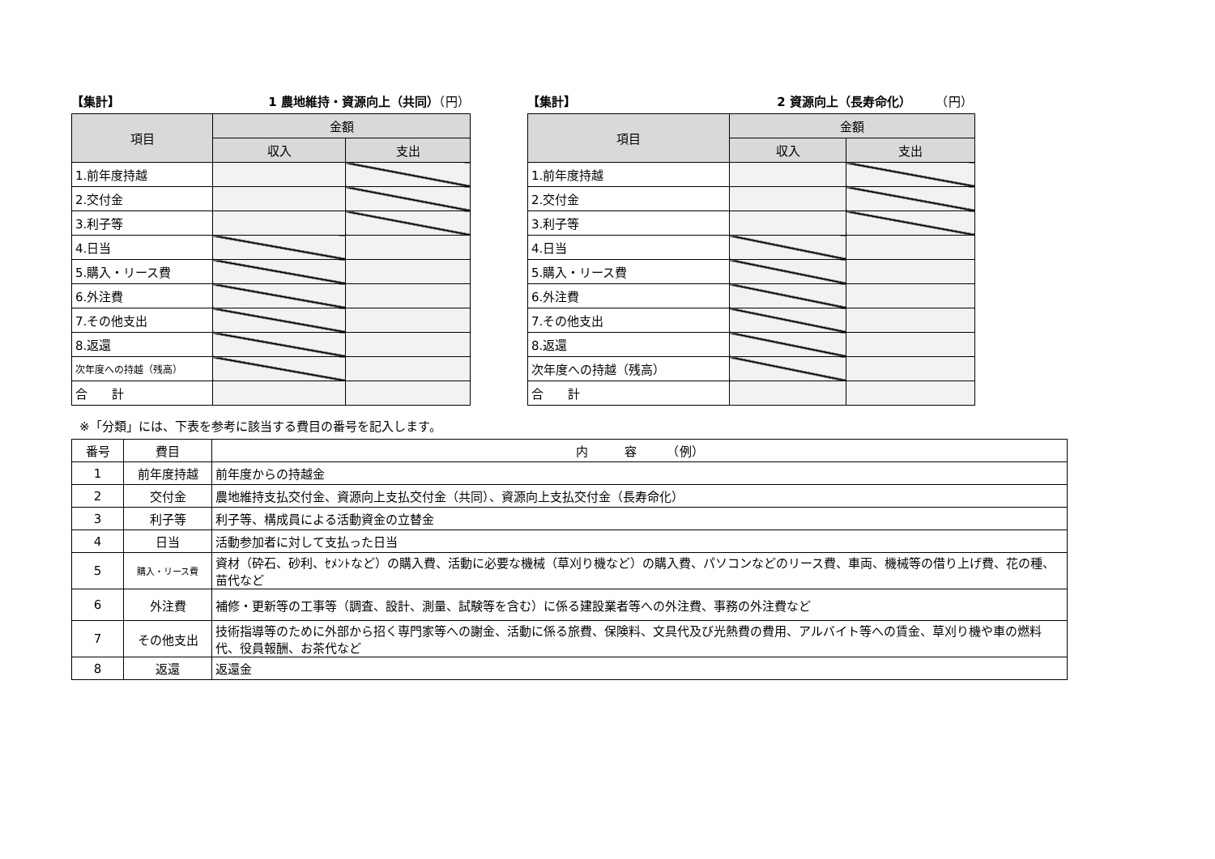【集計】 1 農地維持・資源向上（共同）（円）
| 項目 | 金額 | |
| --- | --- | --- |
| | 収入 | 支出 |
| 1.前年度持越 | | |
| 2.交付金 | | |
| 3.利子等 | | |
| 4.日当 | | |
| 5.購入・リース費 | | |
| 6.外注費 | | |
| 7.その他支出 | | |
| 8.返還 | | |
| 次年度への持越（残高） | | |
| 合 計 | | |
【集計】 2 資源向上（長寿命化）　　　（円）
| 項目 | 金額 | |
| --- | --- | --- |
| | 収入 | 支出 |
| 1.前年度持越 | | |
| 2.交付金 | | |
| 3.利子等 | | |
| 4.日当 | | |
| 5.購入・リース費 | | |
| 6.外注費 | | |
| 7.その他支出 | | |
| 8.返還 | | |
| 次年度への持越（残高） | | |
| 合 計 | | |
※「分類」には、下表を参考に該当する費目の番号を記入します。
| 番号 | 費目 | 内 容 （例） |
| --- | --- | --- |
| 1 | 前年度持越 | 前年度からの持越金 |
| 2 | 交付金 | 農地維持支払交付金、資源向上支払交付金（共同）、資源向上支払交付金（長寿命化） |
| 3 | 利子等 | 利子等、構成員による活動資金の立替金 |
| 4 | 日当 | 活動参加者に対して支払った日当 |
| 5 | 購入・リース費 | 資材（砕石、砂利、ｾﾒﾝﾄなど）の購入費、活動に必要な機械（草刈り機など）の購入費、パソコンなどのリース費、車両、機械等の借り上げ費、花の種、苗代など |
| 6 | 外注費 | 補修・更新等の工事等（調査、設計、測量、試験等を含む）に係る建設業者等への外注費、事務の外注費など |
| 7 | その他支出 | 技術指導等のために外部から招く専門家等への謝金、活動に係る旅費、保険料、文具代及び光熱費の費用、アルバイト等への賃金、草刈り機や車の燃料代、役員報酬、お茶代など |
| 8 | 返還 | 返還金 |